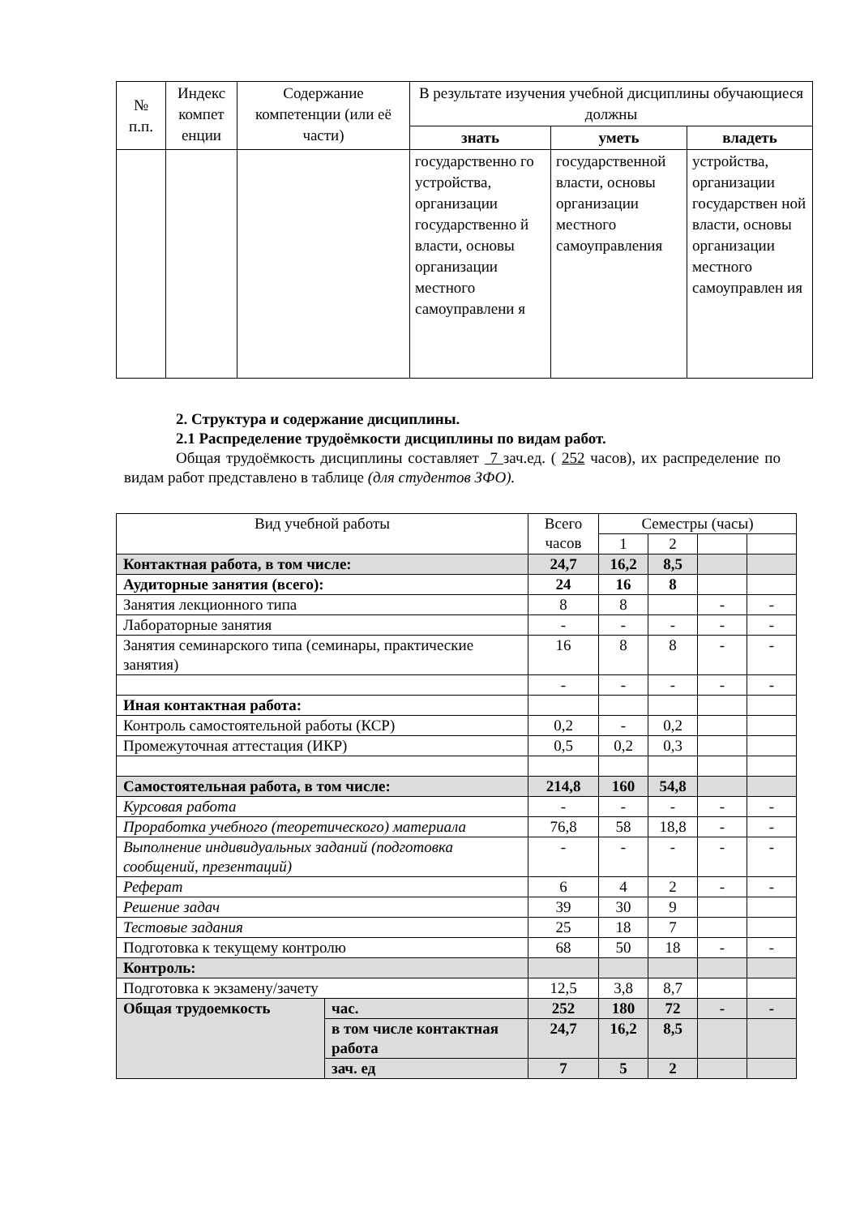| № п.п. | Индекс компет енции | Содержание компетенции (или её части) | В результате изучения учебной дисциплины обучающиеся должны | | |
| --- | --- | --- | --- | --- | --- |
| | | | знать | уметь | владеть |
| | | | государственно го устройства, организации государственно й власти, основы организации местного самоуправлени я | государственной власти, основы организации местного самоуправления | устройства, организации государствен ной власти, основы организации местного самоуправлен ия |
2. Структура и содержание дисциплины.
2.1 Распределение трудоёмкости дисциплины по видам работ.
Общая трудоёмкость дисциплины составляет 7 зач.ед. ( 252 часов), их распределение по видам работ представлено в таблице (для студентов ЗФО).
| Вид учебной работы | | Всего часов | Семестры (часы) | | | |
| | | | 1 | 2 | | |
| Контактная работа, в том числе: | | 24,7 | 16,2 | 8,5 | | |
| Аудиторные занятия (всего): | | 24 | 16 | 8 | | |
| Занятия лекционного типа | | 8 | 8 | | - | - |
| Лабораторные занятия | | - | - | - | - | - |
| Занятия семинарского типа (семинары, практические занятия) | | 16 | 8 | 8 | - | - |
| | | - | - | - | - | - |
| Иная контактная работа: | | | | | | |
| Контроль самостоятельной работы (КСР) | | 0,2 | - | 0,2 | | |
| Промежуточная аттестация (ИКР) | | 0,5 | 0,2 | 0,3 | | |
| Самостоятельная работа, в том числе: | | 214,8 | 160 | 54,8 | | |
| Курсовая работа | | - | - | - | - | - |
| Проработка учебного (теоретического) материала | | 76,8 | 58 | 18,8 | - | - |
| Выполнение индивидуальных заданий (подготовка сообщений, презентаций) | | - | - | - | - | - |
| Реферат | | 6 | 4 | 2 | - | - |
| Решение задач | | 39 | 30 | 9 | | |
| Тестовые задания | | 25 | 18 | 7 | | |
| Подготовка к текущему контролю | | 68 | 50 | 18 | - | - |
| Контроль: | | | | | | |
| Подготовка к экзамену/зачету | | 12,5 | 3,8 | 8,7 | | |
| Общая трудоемкость | час. | 252 | 180 | 72 | - | - |
| | в том числе контактная работа | 24,7 | 16,2 | 8,5 | | |
| | зач. ед | 7 | 5 | 2 | | |